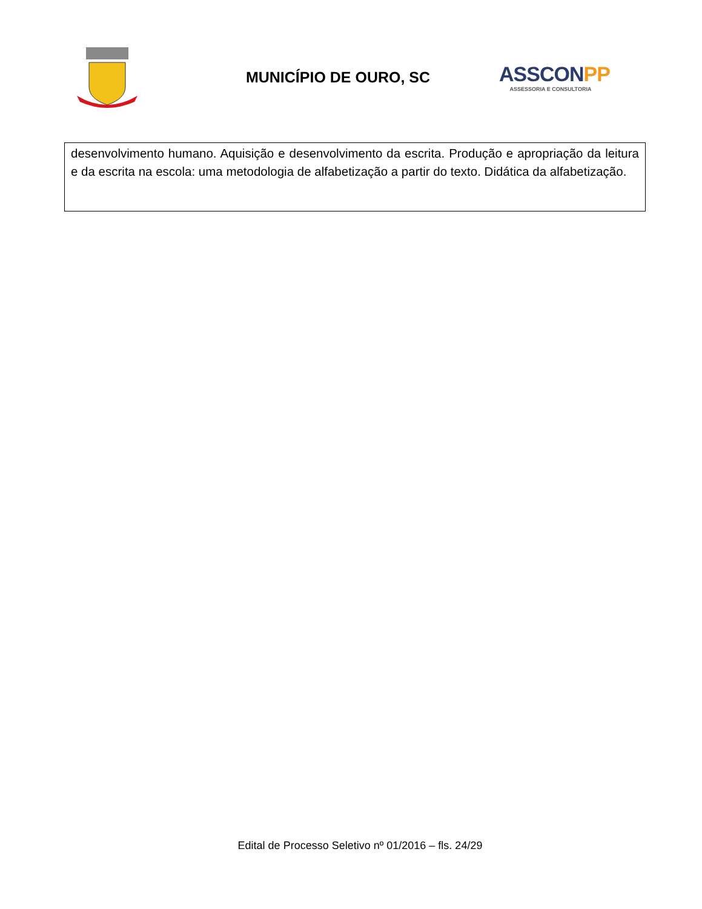MUNICÍPIO DE OURO, SC
ASSCONPP
ASSESSORIA E CONSULTORIA
| desenvolvimento humano. Aquisição e desenvolvimento da escrita. Produção e apropriação da leitura e da escrita na escola: uma metodologia de alfabetização a partir do texto. Didática da alfabetização. |
Edital de Processo Seletivo nº 01/2016 – fls. 24/29